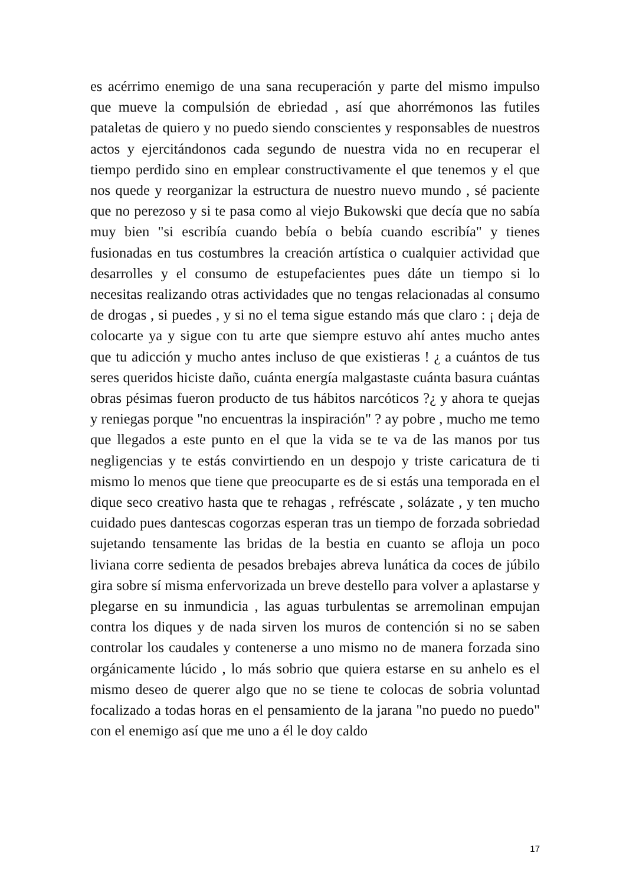es acérrimo enemigo de una sana recuperación y parte del mismo impulso que mueve la compulsión de ebriedad , así que ahorrémonos las futiles pataletas de quiero y no puedo siendo conscientes y responsables de nuestros actos y ejercitándonos cada segundo de nuestra vida no en recuperar el tiempo perdido sino en emplear constructivamente el que tenemos y el que nos quede y reorganizar la estructura de nuestro nuevo mundo , sé paciente que no perezoso y si te pasa como al viejo Bukowski que decía que no sabía muy bien "si escribía cuando bebía o bebía cuando escribía" y tienes fusionadas en tus costumbres la creación artística o cualquier actividad que desarrolles y el consumo de estupefacientes pues dáte un tiempo si lo necesitas realizando otras actividades que no tengas relacionadas al consumo de drogas , si puedes , y si no el tema sigue estando más que claro : ¡ deja de colocarte ya y sigue con tu arte que siempre estuvo ahí antes mucho antes que tu adicción y mucho antes incluso de que existieras ! ¿ a cuántos de tus seres queridos hiciste daño, cuánta energía malgastaste cuánta basura cuántas obras pésimas fueron producto de tus hábitos narcóticos ?¿ y ahora te quejas y reniegas porque "no encuentras la inspiración" ? ay pobre , mucho me temo que llegados a este punto en el que la vida se te va de las manos por tus negligencias y te estás convirtiendo en un despojo y triste caricatura de ti mismo lo menos que tiene que preocuparte es de si estás una temporada en el dique seco creativo hasta que te rehagas , refréscate , solázate , y ten mucho cuidado pues dantescas cogorzas esperan tras un tiempo de forzada sobriedad sujetando tensamente las bridas de la bestia en cuanto se afloja un poco liviana corre sedienta de pesados brebajes abreva lunática da coces de júbilo gira sobre sí misma enfervorizada un breve destello para volver a aplastarse y plegarse en su inmundicia , las aguas turbulentas se arremolinan empujan contra los diques y de nada sirven los muros de contención si no se saben controlar los caudales y contenerse a uno mismo no de manera forzada sino orgánicamente lúcido , lo más sobrio que quiera estarse en su anhelo es el mismo deseo de querer algo que no se tiene te colocas de sobria voluntad focalizado a todas horas en el pensamiento de la jarana "no puedo no puedo" con el enemigo así que me uno a él le doy caldo
17